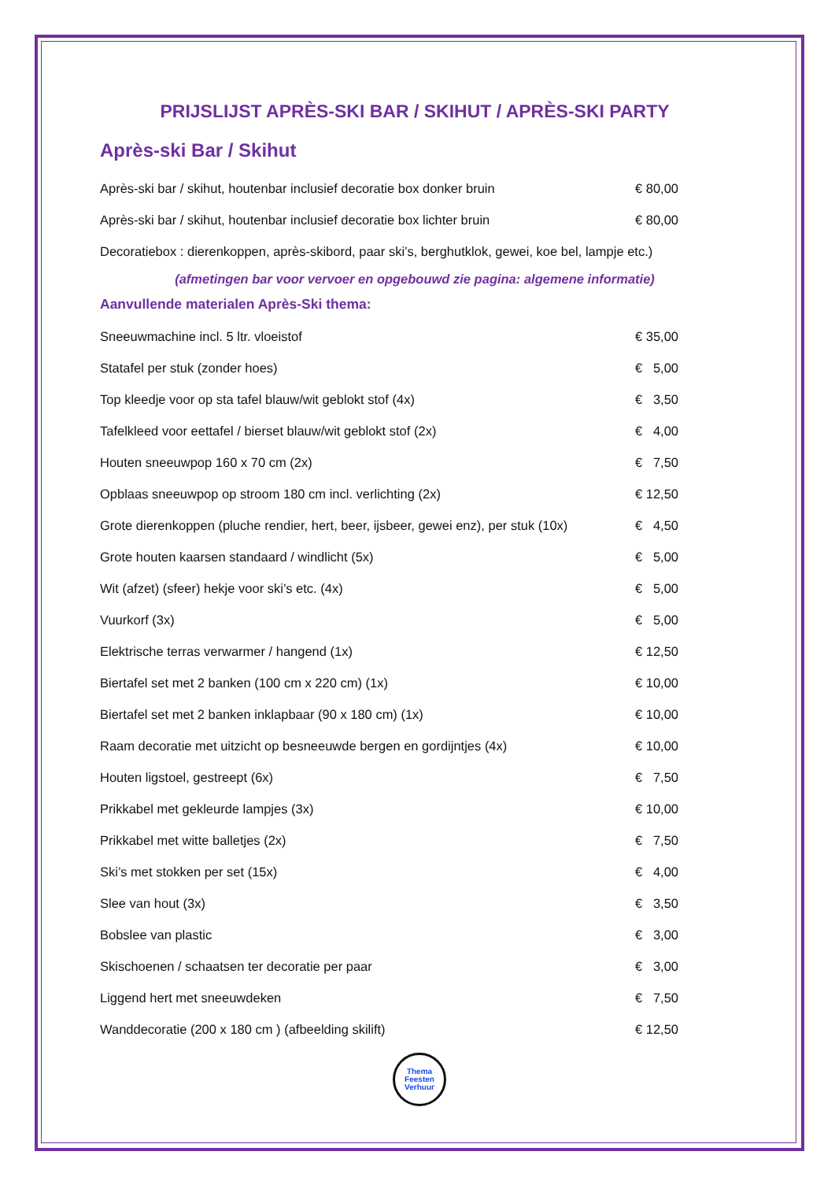PRIJSLIJST APRÈS-SKI BAR / SKIHUT / APRÈS-SKI PARTY
Après-ski Bar / Skihut
| Après-ski bar / skihut, houtenbar inclusief decoratie box donker bruin | € 80,00 |
| Après-ski bar / skihut, houtenbar inclusief decoratie box lichter bruin | € 80,00 |
| Decoratiebox : dierenkoppen, après-skibord, paar ski’s, berghutklok, gewei, koe bel, lampje etc.) | |
(afmetingen bar voor vervoer en opgebouwd zie pagina: algemene informatie)
Aanvullende materialen Après-Ski thema:
| Sneeuwmachine incl. 5 ltr. vloeistof | € 35,00 |
| Statafel per stuk (zonder hoes) | € 5,00 |
| Top kleedje voor op sta tafel blauw/wit geblokt stof (4x) | € 3,50 |
| Tafelkleed voor eettafel / bierset blauw/wit geblokt stof (2x) | € 4,00 |
| Houten sneeuwpop 160 x 70 cm (2x) | € 7,50 |
| Opblaas sneeuwpop op stroom 180 cm incl. verlichting (2x) | € 12,50 |
| Grote dierenkoppen (pluche rendier, hert, beer, ijsbeer, gewei enz), per stuk (10x) | € 4,50 |
| Grote houten kaarsen standaard / windlicht (5x) | € 5,00 |
| Wit (afzet) (sfeer) hekje voor ski’s etc. (4x) | € 5,00 |
| Vuurkorf (3x) | € 5,00 |
| Elektrische terras verwarmer / hangend (1x) | € 12,50 |
| Biertafel set met 2 banken (100 cm x 220 cm) (1x) | € 10,00 |
| Biertafel set met 2 banken inklapbaar (90 x 180 cm) (1x) | € 10,00 |
| Raam decoratie met uitzicht op besneeuwde bergen en gordijntjes (4x) | € 10,00 |
| Houten ligstoel, gestreept (6x) | € 7,50 |
| Prikkabel met gekleurde lampjes (3x) | € 10,00 |
| Prikkabel met witte balletjes (2x) | € 7,50 |
| Ski’s met stokken per set (15x) | € 4,00 |
| Slee van hout (3x) | € 3,50 |
| Bobslee van plastic | € 3,00 |
| Skischoenen / schaatsen ter decoratie per paar | € 3,00 |
| Liggend hert met sneeuwdeken | € 7,50 |
| Wanddecoratie (200 x 180 cm ) (afbeelding skilift) | € 12,50 |
Thema
Feesten
Verhuur